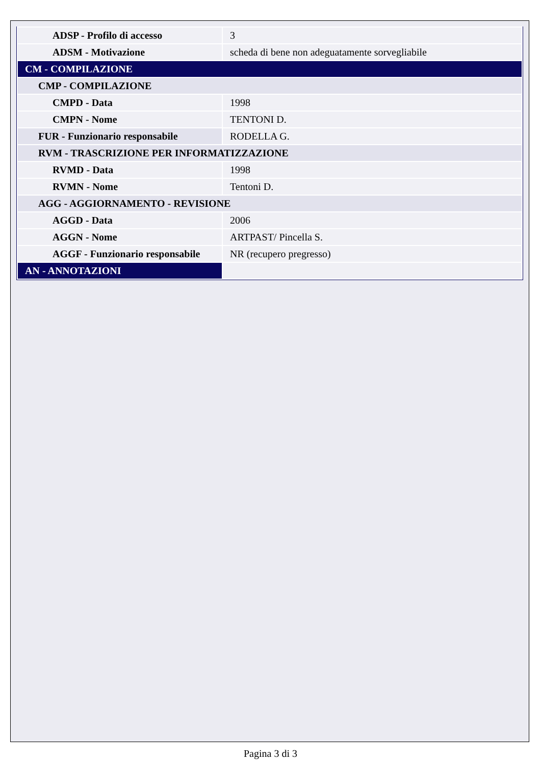| ADSP - Profilo di accesso | 3 |
| ADSM - Motivazione | scheda di bene non adeguatamente sorvegliabile |
| CM - COMPILAZIONE | |
| CMP - COMPILAZIONE | |
| CMPD - Data | 1998 |
| CMPN - Nome | TENTONI D. |
| FUR - Funzionario responsabile | RODELLA G. |
| RVM - TRASCRIZIONE PER INFORMATIZZAZIONE | |
| RVMD - Data | 1998 |
| RVMN - Nome | Tentoni D. |
| AGG - AGGIORNAMENTO - REVISIONE | |
| AGGD - Data | 2006 |
| AGGN - Nome | ARTPAST/ Pincella S. |
| AGGF - Funzionario responsabile | NR (recupero pregresso) |
| AN - ANNOTAZIONI | |
Pagina 3 di 3